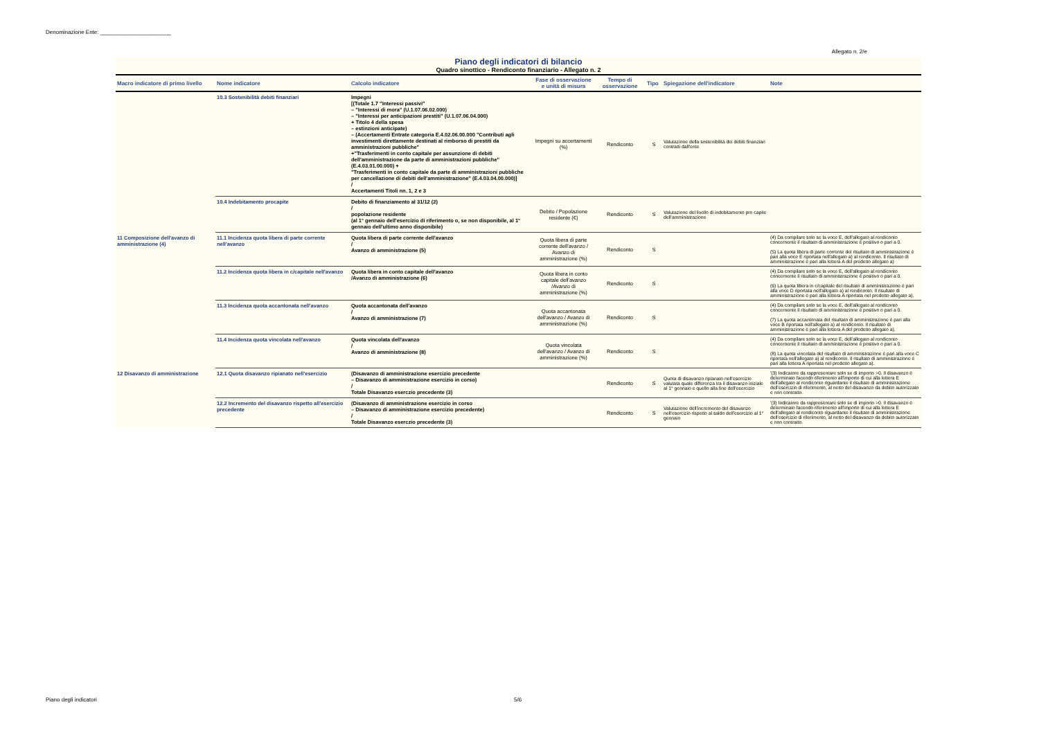Denominazione Ente: _______________________
Allegato n. 2/e
Piano degli indicatori di bilancio
Quadro sinottico - Rendiconto finanziario - Allegato n. 2
| Macro indicatore di primo livello | Nome indicatore | Calcolo indicatore | Fase di osservazione e unità di misura | Tempo di osservazione | Tipo | Spiegazione dell'indicatore | Note |
| --- | --- | --- | --- | --- | --- | --- | --- |
| | 10.3 Sostenibilità debiti finanziari | Impegni [(Totale 1.7 "Interessi passivi" – "Interessi di mora" (U.1.07.06.02.000) – "Interessi per anticipazioni prestiti" (U.1.07.06.04.000) + Titolo 4 della spesa – estinzioni anticipate) – (Accertamenti Entrate categoria E.4.02.06.00.000 "Contributi agli investimenti direttamente destinati al rimborso di prestiti da amministrazioni pubbliche" +"Trasferimenti in conto capitale per assunzione di debiti dell'amministrazione da parte di amministrazioni pubbliche" (E.4.03.01.00.000) + "Trasferimenti in conto capitale da parte di amministrazioni pubbliche per cancellazione di debiti dell'amministrazione" (E.4.03.04.00.000)] / Accertamenti Titoli nn. 1, 2 e 3 | Impegni su accertamenti (%) | Rendiconto | S | Valutazione della sostenibilità dei debiti finanziari contratti dall'ente | |
| | 10.4 Indebitamento procapite | Debito di finanziamento al 31/12 (2) / popolazione residente (al 1° gennaio dell'esercizio di riferimento o, se non disponibile, al 1° gennaio dell'ultimo anno disponibile) | Debito / Popolazione residente (€) | Rendiconto | S | Valutazione del livello di indebitamento pro capite dell'amministrazione | |
| 11 Composizione dell'avanzo di amministrazione (4) | 11.1 Incidenza quota libera di parte corrente nell'avanzo | Quota libera di parte corrente dell'avanzo / Avanzo di amministrazione (5) | Quota libera di parte corrente dell'avanzo / Avanzo di amministrazione (%) | Rendiconto | S | | (4) Da compilare solo se la voce E, dell'allegato al rendiconto concernente il risultato di amministrazione è positivo o pari a 0. (5) La quota libera di parte corrente del risultato di amministrazione è pari alla voce E riportata nell'allegato a) al rendiconto. Il risultato di amministrazione è pari alla lettera A del predetto allegato a) |
| | 11.2 Incidenza quota libera in c/capitale nell'avanzo | Quota libera in conto capitale dell'avanzo /Avanzo di amministrazione (6) | Quota libera in conto capitale dell'avanzo /Avanzo di amministrazione (%) | Rendiconto | S | | (4) Da compilare solo se la voce E, dell'allegato al rendiconto concernente il risultato di amministrazione è positivo o pari a 0. (6) La quota libera in c/capitale del risultato di amministrazione è pari alla voce D riportata nell'allegato a) al rendiconto. Il risultato di amministrazione è pari alla lettera A riportata nel predetto allegato a). |
| | 11.3 Incidenza quota accantonata nell'avanzo | Quota accantonata dell'avanzo / Avanzo di amministrazione (7) | Quota accantonata dell'avanzo / Avanzo di amministrazione (%) | Rendiconto | S | | (4) Da compilare solo se la voce E, dell'allegato al rendiconto concernente il risultato di amministrazione è positivo o pari a 0. (7) La quota accantonata del risultato di amministrazione è pari alla voce B riportata nell'allegato a) al rendiconto. Il risultato di amministrazione è pari alla lettera A del predetto allegato a). |
| | 11.4 Incidenza quota vincolata nell'avanzo | Quota vincolata dell'avanzo / Avanzo di amministrazione (8) | Quota vincolata dell'avanzo / Avanzo di amministrazione (%) | Rendiconto | S | | (4) Da compilare solo se la voce E, dell'allegato al rendiconto concernente il risultato di amministrazione è positivo o pari a 0. (8) La quota vincolata del risultato di amministrazione è pari alla voce C riportata nell'allegato a) al rendiconto. Il risultato di amministrazione è pari alla lettera A riportata nel predetto allegato a). |
| 12 Disavanzo di amministrazione | 12.1 Quota disavanzo ripianato nell'esercizio | (Disavanzo di amministrazione esercizio precedente – Disavanzo di amministrazione esercizio in corso) / Totale Disavanzo eserczio precedente (3) | | Rendiconto | S | Quota di disavanzo ripianato nell'esercizio valutata quale differenza tra il disavanzo iniziale al 1° gennaio e quello alla fine dell'esercizio | '(3) Indicatore da rappresentare solo se di importo >0. Il disavanzo è determinato facendo riferimento all'importo di cui alla lettera E dell'allegato al rendiconto riguardante il risultato di amministrazione dell'esercizio di riferimento, al netto del disavanzo da debito autorizzato e non contratto. |
| | 12.2 Incremento del disavanzo rispetto all'esercizio precedente | (Disavanzo di amministrazione esercizio in corso – Disavanzo di amministrazione esercizio precedente) / Totale Disavanzo eserczio precedente (3) | | Rendiconto | S | Valutazione dell'incremento del disavanzo nell'esercizio rispetto al saldo dell'esercizio al 1° gennaio | '(3) Indicatore da rappresentare solo se di importo >0. Il disavanzo è determinato facendo riferimento all'importo di cui alla lettera E dell'allegato al rendiconto riguardante il risultato di amministrazione dell'esercizio di riferimento, al netto del disavanzo da debito autorizzato e non contratto. |
Piano degli indicatori 5/6